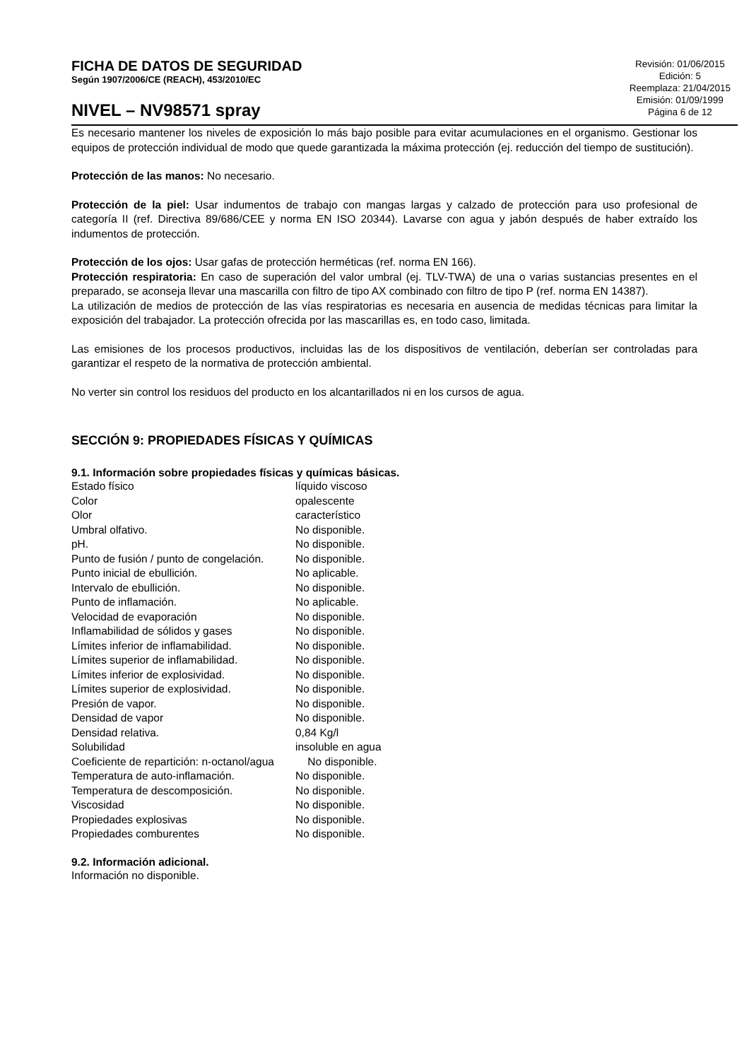FICHA DE DATOS DE SEGURIDAD
Según 1907/2006/CE (REACH), 453/2010/EC
NIVEL – NV98571 spray
Revisión: 01/06/2015
Edición: 5
Reemplaza: 21/04/2015
Emisión: 01/09/1999
Página 6 de 12
Es necesario mantener los niveles de exposición lo más bajo posible para evitar acumulaciones en el organismo. Gestionar los equipos de protección individual de modo que quede garantizada la máxima protección (ej. reducción del tiempo de sustitución).
Protección de las manos: No necesario.
Protección de la piel: Usar indumentos de trabajo con mangas largas y calzado de protección para uso profesional de categoría II (ref. Directiva 89/686/CEE y norma EN ISO 20344). Lavarse con agua y jabón después de haber extraído los indumentos de protección.
Protección de los ojos: Usar gafas de protección herméticas (ref. norma EN 166).
Protección respiratoria: En caso de superación del valor umbral (ej. TLV-TWA) de una o varias sustancias presentes en el preparado, se aconseja llevar una mascarilla con filtro de tipo AX combinado con filtro de tipo P (ref. norma EN 14387).
La utilización de medios de protección de las vías respiratorias es necesaria en ausencia de medidas técnicas para limitar la exposición del trabajador. La protección ofrecida por las mascarillas es, en todo caso, limitada.
Las emisiones de los procesos productivos, incluidas las de los dispositivos de ventilación, deberían ser controladas para garantizar el respeto de la normativa de protección ambiental.
No verter sin control los residuos del producto en los alcantarillados ni en los cursos de agua.
SECCIÓN 9: PROPIEDADES FÍSICAS Y QUÍMICAS
9.1. Información sobre propiedades físicas y químicas básicas.
| Estado físico | líquido viscoso |
| Color | opalescente |
| Olor | característico |
| Umbral olfativo. | No disponible. |
| pH. | No disponible. |
| Punto de fusión / punto de congelación. | No disponible. |
| Punto inicial de ebullición. | No aplicable. |
| Intervalo de ebullición. | No disponible. |
| Punto de inflamación. | No aplicable. |
| Velocidad de evaporación | No disponible. |
| Inflamabilidad de sólidos y gases | No disponible. |
| Límites inferior de inflamabilidad. | No disponible. |
| Límites superior de inflamabilidad. | No disponible. |
| Límites inferior de explosividad. | No disponible. |
| Límites superior de explosividad. | No disponible. |
| Presión de vapor. | No disponible. |
| Densidad de vapor | No disponible. |
| Densidad relativa. | 0,84 Kg/l |
| Solubilidad | insoluble en agua |
| Coeficiente de repartición: n-octanol/agua No disponible. | |
| Temperatura de auto-inflamación. | No disponible. |
| Temperatura de descomposición. | No disponible. |
| Viscosidad | No disponible. |
| Propiedades explosivas | No disponible. |
| Propiedades comburentes | No disponible. |
9.2. Información adicional.
Información no disponible.